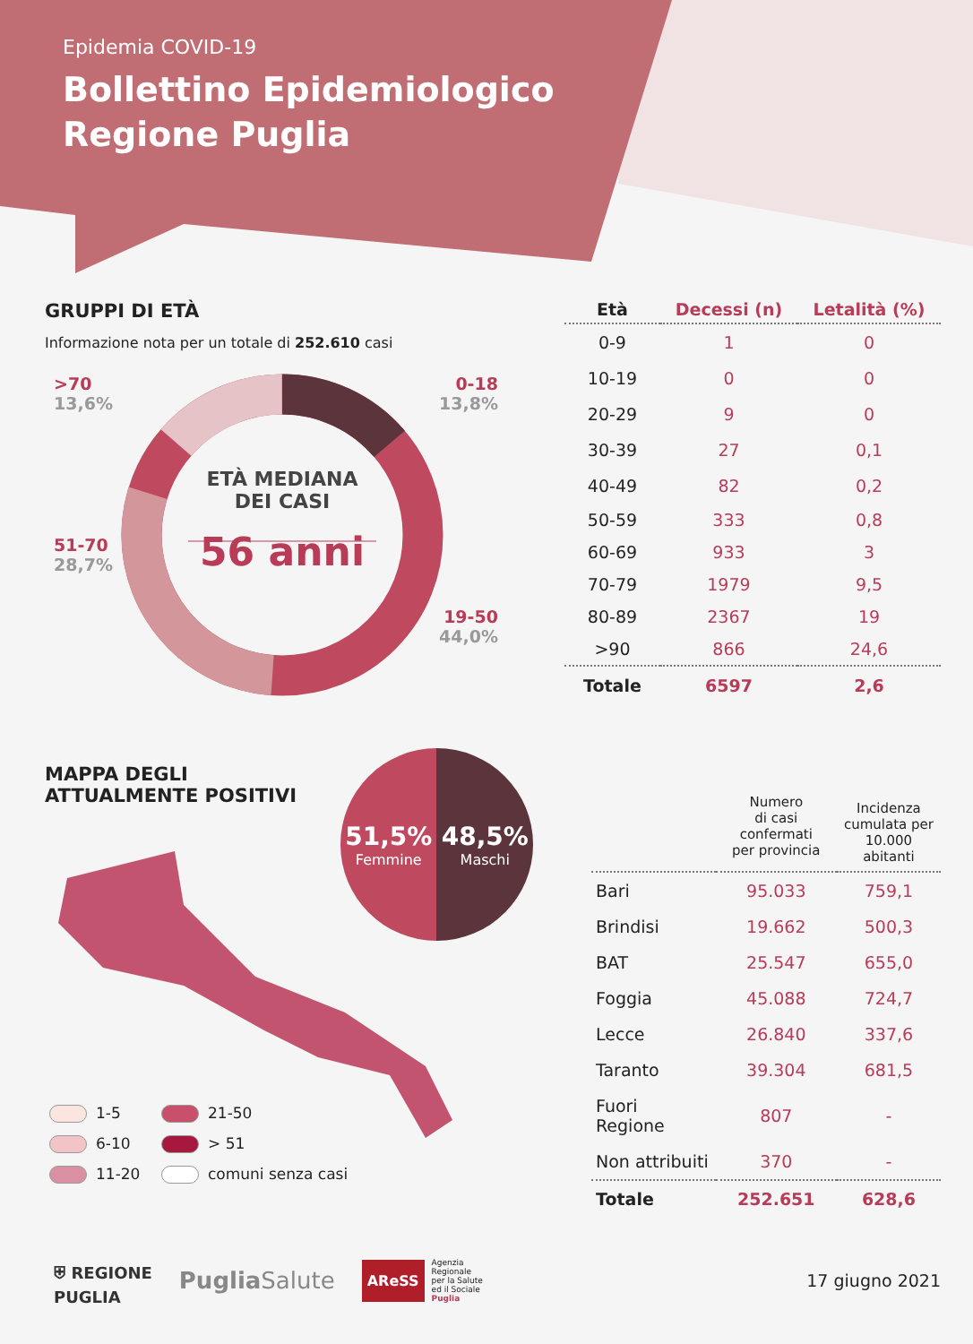Epidemia COVID-19
Bollettino Epidemiologico
Regione Puglia
GRUPPI DI ETÀ
Informazione nota per un totale di 252.610 casi
>70
13,6%
0-18
13,8%
51-70
28,7%
19-50
44,0%
ETÀ MEDIANA
DEI CASI
56 anni
| Età | Decessi (n) | Letalità (%) |
| --- | --- | --- |
| 0-9 | 1 | 0 |
| 10-19 | 0 | 0 |
| 20-29 | 9 | 0 |
| 30-39 | 27 | 0,1 |
| 40-49 | 82 | 0,2 |
| 50-59 | 333 | 0,8 |
| 60-69 | 933 | 3 |
| 70-79 | 1979 | 9,5 |
| 80-89 | 2367 | 19 |
| >90 | 866 | 24,6 |
| Totale | 6597 | 2,6 |
MAPPA DEGLI
ATTUALMENTE POSITIVI
51,5%
Femmine
48,5%
Maschi
1-5
21-50
6-10
> 51
11-20
comuni senza casi
| | Numero di casi confermati per provincia | Incidenza cumulata per 10.000 abitanti |
| --- | --- | --- |
| Bari | 95.033 | 759,1 |
| Brindisi | 19.662 | 500,3 |
| BAT | 25.547 | 655,0 |
| Foggia | 45.088 | 724,7 |
| Lecce | 26.840 | 337,6 |
| Taranto | 39.304 | 681,5 |
| Fuori Regione | 807 | - |
| Non attribuiti | 370 | - |
| Totale | 252.651 | 628,6 |
⛨ REGIONE
PUGLIA
Puglia Salute
AReSS Agenzia
Regionale
per la Salute
ed il Sociale
Puglia
17 giugno 2021